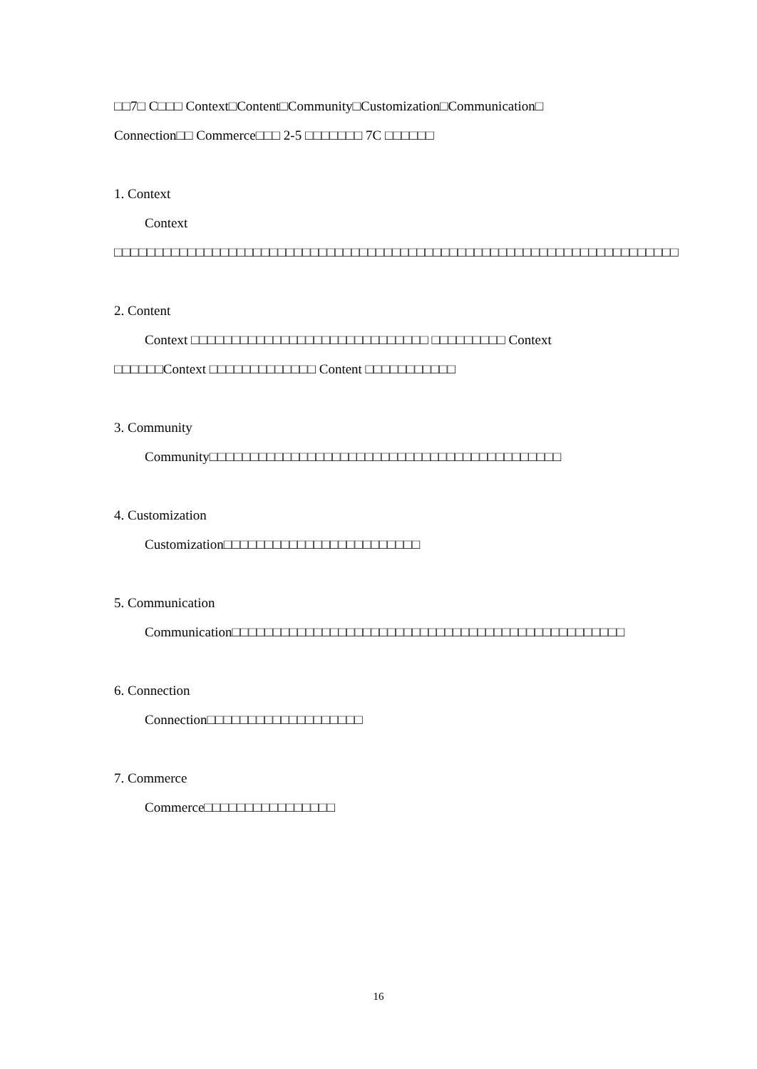□□7□ C□□□ Context□Content□Community□Customization□Communication□
Connection□□ Commerce□□□ 2-5 □□□□□□□ 7C □□□□□□
1. Context
Context □□□□□□□□□□□□□□□□□□□□□□□□□□□□□□□□□□□□□□□□□□□□□□□□□□□□□□□□□□□□□□□□□□□□□
2. Content
Context □□□□□□□□□□□□□□□□□□□□□□□□□□□□□ □□□□□□□□□ Context □□□□□□Context □□□□□□□□□□□□□ Content □□□□□□□□□□□
3. Community
Community□□□□□□□□□□□□□□□□□□□□□□□□□□□□□□□□□□□□□□□□□□□
4. Customization
Customization□□□□□□□□□□□□□□□□□□□□□□□□
5. Communication
Communication□□□□□□□□□□□□□□□□□□□□□□□□□□□□□□□□□□□□□□□□□□□□□□□□
6. Connection
Connection□□□□□□□□□□□□□□□□□□□
7. Commerce
Commerce□□□□□□□□□□□□□□□□
16